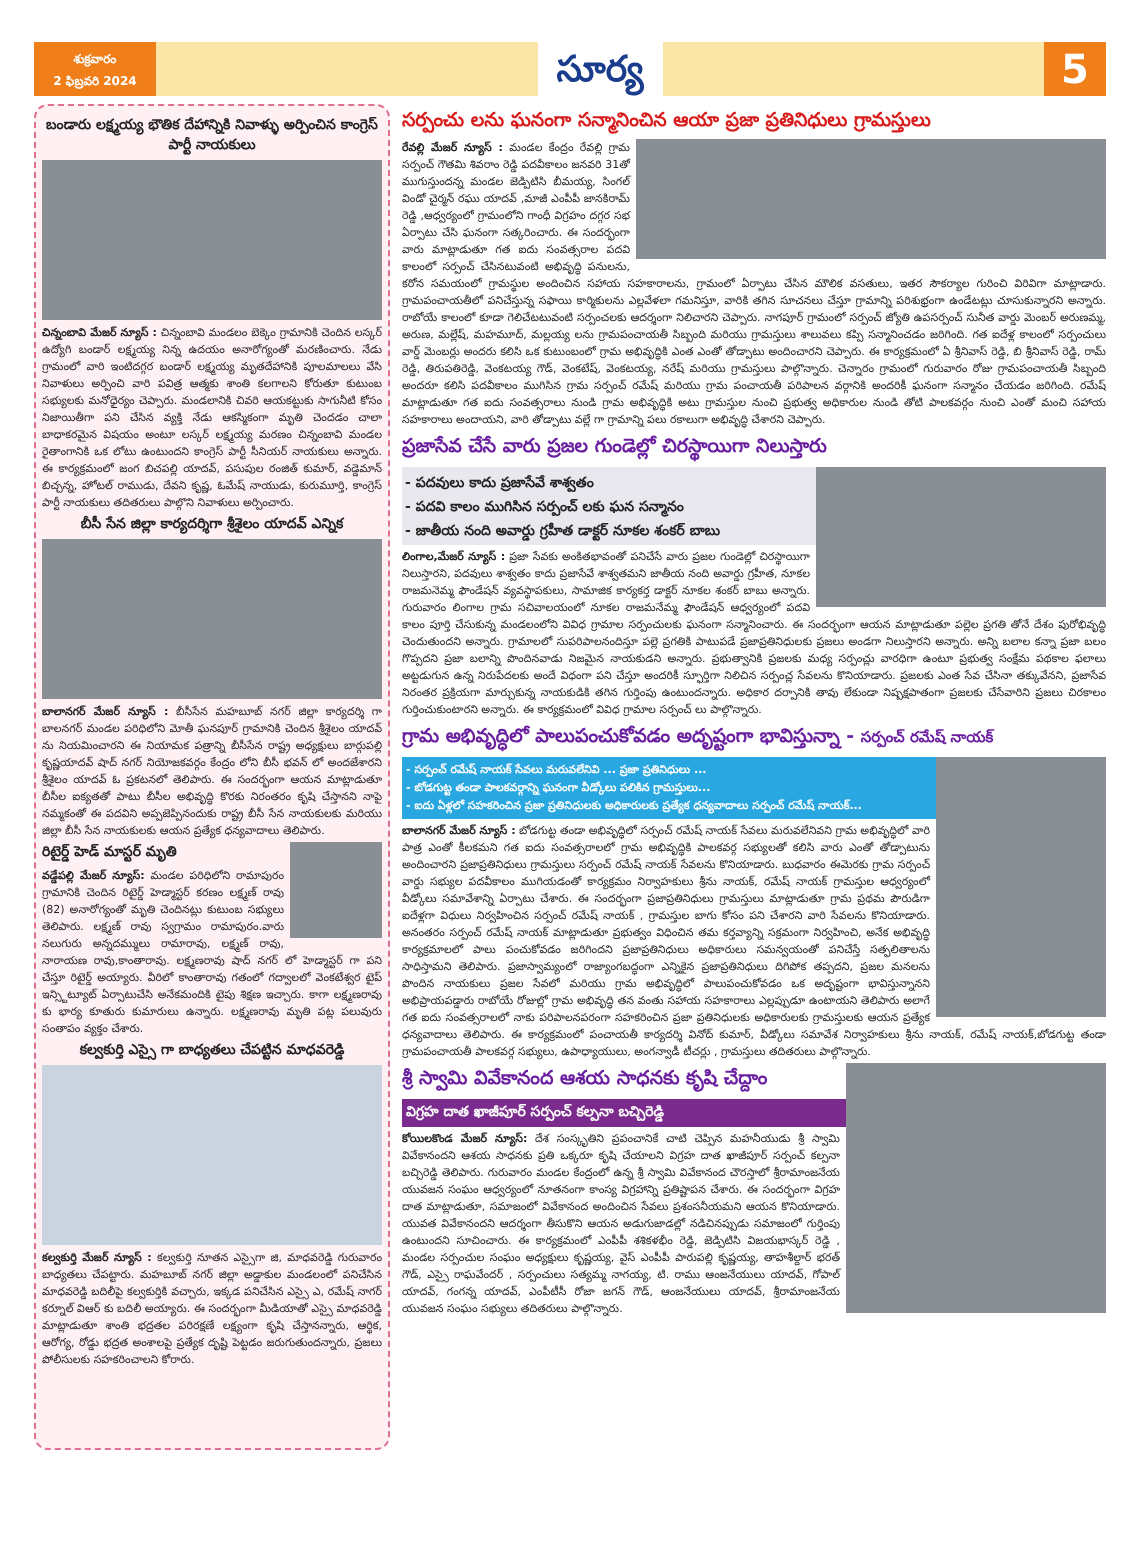శుక్రవారం
2 ఫిబ్రవరి 2024
సూర్య 5
బండారు లక్ష్మయ్య భౌతిక దేహాన్నికి నివాళ్ళు అర్పించిన కాంగ్రెస్ పార్టీ నాయకులు
చిన్నంబావి మేజర్ న్యూస్ : చిన్నంబావి మండలం బెక్కెం గ్రామానికి చెందిన లస్కర్ ఉద్యోగి బండార్ లక్ష్మయ్య నిన్న ఉదయం అనారోగ్యంతో మరణించారు. నేడు గ్రామంలో వారి ఇంటిదగ్గర బండార్ లక్ష్మయ్య మృతదేహానికి పూలమాలలు వేసి నివాళులు అర్పించి వారి పవిత్ర ఆత్మకు శాంతి కలగాలని కోరుతూ కుటుంబ సభ్యులకు మనోధైర్యం చెప్పారు. మండలానికి చివరి ఆయకట్టుకు సాగునీటి కోసం నిజాయితీగా పని చేసిన వ్యక్తి నేడు ఆకస్మికంగా మృతి చెందడం చాలా బాధాకరమైన విషయం అంటూ లస్కర్ లక్ష్మయ్య మరణం చిన్నంబావి మండల రైతాంగానికి ఒక లోటు ఉంటుందని కాంగ్రెస్ పార్టీ సీనియర్ నాయకులు అన్నారు. ఈ కార్యక్రమంలో జంగ బిచపల్లి యాదవ్, పసుపుల రంజిత్ కుమార్, వడ్డెమాన్ బిచ్చన్న, హోటల్ రాముడు, దేవని కృష్ణ, ఓమేష్ నాయుడు, కురుమూర్తి, కాంగ్రెస్ పార్టీ నాయకులు తదితరులు పాల్గొని నివాళులు అర్పించారు.
బీసీ సేన జిల్లా కార్యదర్శిగా శ్రీశైలం యాదవ్ ఎన్నిక
బాలానగర్ మేజర్ న్యూస్ : బీసీసేన మహబూబ్ నగర్ జిల్లా కార్యదర్శి గా బాలనగర్ మండల పరిధిలోని మోతీ ఘనపూర్ గ్రామానికి చెందిన శ్రీశైలం యాదవ్ ను నియమించారని ఈ నియామక పత్రాన్ని బీసీసేన రాష్ట్ర అధ్యక్షులు బార్గుపల్లి కృష్ణయాదవ్ షాద్ నగర్ నియోజకవర్గం కేంద్రం లోని బీసీ భవన్ లో అందజేశారని శ్రీశైలం యాదవ్ ఓ ప్రకటనలో తెలిపారు. ఈ సందర్భంగా ఆయన మాట్లాడుతూ బీసీల ఐక్యతతో పాటు బీసీల అభివృద్ధి కొరకు నిరంతరం కృషి చేస్తానని నాపై నమ్మకంతో ఈ పదవిని అప్పజెప్పినందుకు రాష్ట్ర బీసీ సేన నాయకులకు మరియు జిల్లా బీసీ సేన నాయకులకు ఆయన ప్రత్యేక ధన్యవాదాలు తెలిపారు.
రిటైర్డ్ హెడ్ మాస్టర్ మృతి
వడ్డేపల్లి మేజర్ న్యూస్: మండల పరిధిలోని రామాపురం గ్రామానికి చెందిన రిటైర్డ్ హెడ్మాస్టర్ కరణం లక్ష్మణ్ రావు (82) అనారోగ్యంతో మృతి చెందినట్లు కుటుంబ సభ్యులు తెలిపారు. లక్ష్మణ్ రావు స్వగ్రామం రామాపురం.వారు నలుగురు అన్నదమ్ములు రామారావు, లక్ష్మణ్ రావు, నారాయణ రావు,కాంతారావు. లక్ష్మణరావు షాద్ నగర్ లో హెడ్మాస్టర్ గా పని చేస్తూ రిటైర్డ్ అయ్యారు. వీరిలో కాంతారావు గతంలో గద్వాలలో వెంకటేశ్వర టైప్ ఇన్స్టిట్యూట్ ఏర్పాటుచేసి అనేకమందికి టైపు శిక్షణ ఇచ్చారు. కాగా లక్ష్మణరావు కు భార్య కూతురు కుమారులు ఉన్నారు. లక్ష్మణరావు మృతి పట్ల పలువురు సంతాపం వ్యక్తం చేశారు.
కల్వకుర్తి ఎస్సై గా బాధ్యతలు చేపట్టిన మాధవరెడ్డి
కల్వకుర్తి మేజర్ న్యూస్ : కల్వకుర్తి నూతన ఎస్సైగా జి, మాధవరెడ్డి గురువారం బాధ్యతలు చేపట్టారు. మహబూబ్ నగర్ జిల్లా అడ్డాకుల మండలంలో పనిచేసిన మాధవరెడ్డి బదిలీపై కల్వకుర్తికి వచ్చారు, ఇక్కడ పనిచేసిన ఎస్సై ఎ, రమేష్ నాగర్ కర్నూల్ విఆర్ కు బదిలీ అయ్యారు. ఈ సందర్భంగా మీడియాతో ఎస్సై మాధవరెడ్డి మాట్లాడుతూ శాంతి భద్రతల పరిరక్షణే లక్ష్యంగా కృషి చేస్తానన్నారు, ఆర్థిక, ఆరోగ్య, రోడ్డు భద్రత అంశాలపై ప్రత్యేక దృష్టి పెట్టడం జరుగుతుందన్నారు, ప్రజలు పోలీసులకు సహకరించాలని కోరారు.
సర్పంచు లను ఘనంగా సన్మానించిన ఆయా ప్రజా ప్రతినిధులు గ్రామస్తులు
రేవల్లి మేజర్ న్యూస్ : మండల కేంద్రం రేవల్లి గ్రామ సర్పంచ్ గౌతమి శివరాం రెడ్డి పదవీకాలం జనవరి 31తో ముగుస్తుందన్న మండల జెడ్పిటిసి బీమయ్య, సింగల్ విండో చైర్మన్ రఘు యాదవ్ ,మాజీ ఎంపీపీ జానకిరామ్ రెడ్డి ,ఆధ్వర్యంలో గ్రామంలోని గాంధీ విగ్రహం దగ్గర సభ ఏర్పాటు చేసి ఘనంగా సత్కరించారు. ఈ సందర్భంగా వారు మాట్లాడుతూ గత ఐదు సంవత్సరాల పదవి కాలంలో సర్పంచ్ చేసినటువంటి అభివృద్ధి పనులను, కరోన సమయంలో గ్రామస్థుల అందించిన సహాయ సహకారాలను, గ్రామంలో ఏర్పాటు చేసిన మౌలిక వసతులు, ఇతర సౌకర్యాల గురించి విరివిగా మాట్లాడారు. గ్రామపంచాయతీలో పనిచేస్తున్న సఫాయి కార్మికులను ఎల్లవేళలా గమనిస్తూ, వారికి తగిన సూచనలు చేస్తూ గ్రామాన్ని పరిశుభ్రంగా ఉండేటట్లు చూసుకున్నారని అన్నారు. రాబోయే కాలంలో కూడా గెలిచేటటువంటి సర్పంచలకు ఆదర్శంగా నిలిచారని చెప్పారు. నాగపూర్ గ్రామంలో సర్పంచ్ జ్యోతి ఉపసర్పంచ్ సునీత వార్డు మెంబర్ అరుణమ్మ, అరుణ, మల్లేష్, మహమూద్, మల్లయ్య లను గ్రామపంచాయతీ సిబ్బంది మరియు గ్రామస్తులు శాలువలు కప్పి సన్మానించడం జరిగింది. గత ఐదేళ్ల కాలంలో సర్పంచులు వార్డ్ మెంబర్లు అందరు కలిసి ఒక కుటుంబంలో గ్రామ అభివృద్ధికి ఎంత ఎంతో తోడ్పాటు అందించారని చెప్పారు. ఈ కార్యక్రమంలో ఏ శ్రీనివాస్ రెడ్డి, బి శ్రీనివాస్ రెడ్డి, రామ్ రెడ్డి, తిరుపతిరెడ్డి, వెంకటయ్య గౌడ్, వెంకటేష్, వెంకటయ్య, నరేష్ మరియు గ్రామస్తులు పాల్గొన్నారు. చెన్నారం గ్రామంలో గురువారం రోజు గ్రామపంచాయతీ సిబ్బంది అందరూ కలిసి పదవీకాలం ముగిసిన గ్రామ సర్పంచ్ రమేష్ మరియు గ్రామ పంచాయతీ పరిపాలన వర్గానికి అందరికీ ఘనంగా సన్మానం చేయడం జరిగింది. రమేష్ మాట్లాడుతూ గత ఐదు సంవత్సరాలు నుండి గ్రామ అభివృద్ధికి అటు గ్రామస్తుల నుంచి ప్రభుత్వ అధికారుల నుండి తోటి పాలకవర్గం నుంచి ఎంతో మంచి సహాయ సహకారాలు అందాయని, వారి తోడ్పాటు వల్లే గా గ్రామాన్ని పలు రకాలుగా అభివృద్ధి చేశారని చెప్పారు.
ప్రజాసేవ చేసే వారు ప్రజల గుండెల్లో చిరస్థాయిగా నిలుస్తారు
- పదవులు కాదు ప్రజాసేవే శాశ్వతం
- పదవి కాలం ముగిసిన సర్పంచ్ లకు ఘన సన్మానం
- జాతీయ నంది అవార్డు గ్రహీత డాక్టర్ నూకల శంకర్ బాబు
లింగాల,మేజర్ న్యూస్ : ప్రజా సేవకు అంకితభావంతో పనిచేసే వారు ప్రజల గుండెల్లో చిరస్థాయిగా నిలుస్తారని, పదవులు శాశ్వతం కాదు ప్రజాసేవే శాశ్వతమని జాతీయ నంది అవార్డు గ్రహీత, నూకల రాజమనెమ్మ ఫౌండేషన్ వ్యవస్థాపకులు, సామాజిక కార్యకర్త డాక్టర్ నూకల శంకర్ బాబు అన్నారు. గురువారం లింగాల గ్రామ సచివాలయంలో నూకల రాజమనేమ్మ ఫౌండేషన్ ఆధ్వర్యంలో పదవి కాలం పూర్తి చేసుకున్న మండలంలోని వివిధ గ్రామాల సర్పంచులకు ఘనంగా సన్మానించారు. ఈ సందర్భంగా ఆయన మాట్లాడుతూ పల్లెల ప్రగతి తోనే దేశం పురోభివృద్ధి చెందుతుందని అన్నారు. గ్రామాలలో సుపరిపాలనందిస్తూ పల్లె ప్రగతికి పాటుపడే ప్రజాప్రతినిధులకు ప్రజలు అండగా నిలుస్తారని అన్నారు. అన్ని బలాల కన్నా ప్రజా బలం గొప్పదని ప్రజా బలాన్ని పొందినవాడు నిజమైన నాయకుడని అన్నారు. ప్రభుత్వానికి ప్రజలకు మధ్య సర్పంచ్లు వారధిగా ఉంటూ ప్రభుత్వ సంక్షేమ పథకాల ఫలాలు అట్టడుగున ఉన్న నిరుపేదలకు అందే విధంగా పని చేస్తూ అందరికీ స్ఫూర్తిగా నిలిచిన సర్పంచ్ల సేవలను కొనియాడారు. ప్రజలకు ఎంత సేవ చేసినా తక్కువేనని, ప్రజాసేవ నిరంతర ప్రక్రియగా మార్చుకున్న నాయకుడికి తగిన గుర్తింపు ఉంటుందన్నారు. అధికార దర్పానికి తావు లేకుండా నిష్పక్షపాతంగా ప్రజలకు చేసేవారిని ప్రజలు చిరకాలం గుర్తించుకుంటారని అన్నారు. ఈ కార్యక్రమంలో వివిధ గ్రామాల సర్పంచ్ లు పాల్గొన్నారు.
గ్రామ అభివృద్ధిలో పాలుపంచుకోవడం అదృష్టంగా భావిస్తున్నా - సర్పంచ్ రమేష్ నాయక్
- సర్పంచ్ రమేష్ నాయక్ సేవలు మరువలేనివి ... ప్రజా ప్రతినిధులు ...
- బోడగుట్ట తండా పాలకవర్గాన్ని ఘనంగా వీడ్కోలు పలికిన గ్రామస్తులు...
- ఐదు ఏళ్లలో సహకరించిన ప్రజా ప్రతినిధులకు అధికారులకు ప్రత్యేక ధన్యవాదాలు సర్పంచ్ రమేష్ నాయక్...
బాలానగర్ మేజర్ న్యూస్ : బోడగుట్ట తండా అభివృద్ధిలో సర్పంచ్ రమేష్ నాయక్ సేవలు మరువలేనివని గ్రామ అభివృద్ధిలో వారి పాత్ర ఎంతో కీలకమని గత ఐదు సంవత్సరాలలో గ్రామ అభివృద్ధికి పాలకవర్గ సభ్యులతో కలిసి వారు ఎంతో తోడ్పాటును అందించారని ప్రజాప్రతినిధులు గ్రామస్తులు సర్పంచ్ రమేష్ నాయక్ సేవలను కొనియాడారు. బుధవారం ఈమెరకు గ్రామ సర్పంచ్ వార్డు సభ్యుల పదవీకాలం ముగియడంతో కార్యక్రమం నిర్వాహకులు శ్రీను నాయక్, రమేష్ నాయక్ గ్రామస్తుల ఆధ్వర్యంలో వీడ్కోలు సమావేశాన్ని ఏర్పాటు చేశారు. ఈ సందర్భంగా ప్రజాప్రతినిధులు గ్రామస్తులు మాట్లాడుతూ గ్రామ ప్రథమ పౌరుడిగా ఐదేళ్లగా విధులు నిర్వహించిన సర్పంచ్ రమేష్ నాయక్ , గ్రామస్తుల బాగు కోసం పని చేశారని వారి సేవలను కొనియాడారు. అనంతరం సర్పంచ్ రమేష్ నాయక్ మాట్లాడుతూ ప్రభుత్వం విధించిన తమ కర్తవ్యాన్ని సక్రమంగా నిర్వహించి, అనేక అభివృద్ధి కార్యక్రమాలలో పాలు పంచుకోవడం జరిగిందని ప్రజాప్రతినిధులు అధికారులు సమన్వయంతో పనిచేస్తే సత్ఫలితాలను సాధిస్తామని తెలిపారు. ప్రజాస్వామ్యంలో రాజ్యాంగబద్ధంగా ఎన్నికైన ప్రజాప్రతినిధులు దిగిపోక తప్పదని, ప్రజల మనలను పొందిన నాయకులు ప్రజల సేవలో మరియు గ్రామ అభివృద్ధిలో పాలుపంచుకోవడం ఒక అదృష్టంగా భావిస్తున్నానని అభిప్రాయపడ్డారు రాబోయే రోజుల్లో గ్రామ అభివృద్ధి తన వంతు సహాయ సహకారాలు ఎల్లప్పుడూ ఉంటాయని తెలిపారు అలాగే గత ఐదు సంవత్సరాలలో నాకు పరిపాలనపరంగా సహకరించిన ప్రజా ప్రతినిధులకు అధికారులకు గ్రామస్తులకు ఆయన ప్రత్యేక ధన్యవాదాలు తెలిపారు. ఈ కార్యక్రమంలో పంచాయతీ కార్యదర్శి వినోద్ కుమార్, వీడ్కోలు సమావేశ నిర్వాహకులు శ్రీను నాయక్, రమేష్ నాయక్,బోడగుట్ట తండా గ్రామపంచాయతీ పాలకవర్గ సభ్యులు, ఉపాధ్యాయులు, అంగన్వాడీ టీచర్లు , గ్రామస్తులు తదితరులు పాల్గొన్నారు.
శ్రీ స్వామి వివేకానంద ఆశయ సాధనకు కృషి చేద్దాం
విగ్రహ దాత ఖాజీపూర్ సర్పంచ్ కల్పనా బచ్చిరెడ్డి
కోయిలకొండ మేజర్ న్యూస్: దేశ సంస్కృతిని ప్రపంచానికే చాటి చెప్పిన మహనీయుడు శ్రీ స్వామి వివేకానందని ఆశయ సాధనకు ప్రతి ఒక్కరూ కృషి చేయాలని విగ్రహ దాత ఖాజీపూర్ సర్పంచ్ కల్పనా బచ్చిరెడ్డి తెలిపారు. గురువారం మండల కేంద్రంలో ఉన్న శ్రీ స్వామి వివేకానంద చౌరస్తాలో శ్రీరామాంజనేయ యువజన సంఘం ఆధ్వర్యంలో నూతనంగా కాంస్య విగ్రహాన్ని ప్రతిష్టాపన చేశారు. ఈ సందర్భంగా విగ్రహ దాత మాట్లాడుతూ, సమాజంలో వివేకానంద అందించిన సేవలు ప్రశంసనీయమని ఆయన కొనియాడారు. యువత వివేకానందని ఆదర్శంగా తీసుకొని ఆయన అడుగుజాడల్లో నడిచినప్పుడు సమాజంలో గుర్తింపు ఉంటుందని సూచించారు. ఈ కార్యక్రమంలో ఎంపీపీ శశికళభీం రెడ్డి, జెడ్పిటిసి విజయభాస్కర్ రెడ్డి , మండల సర్పంచుల సంఘం అధ్యక్షులు కృష్ణయ్య, వైస్ ఎంపీపీ పారుపల్లి కృష్ణయ్య, తాహశీల్దార్ భరత్ గౌడ్, ఎస్సై రాఘవేందర్ , సర్పంచులు సత్యమ్మ నాగయ్య, టి. రాము ఆంజనేయులు యాదవ్, గోపాల్ యాదవ్, గంగన్న యాదవ్, ఎంపీటీసీ రోజా జగన్ గౌడ్, ఆంజనేయులు యాదవ్, శ్రీరామాంజనేయ యువజన సంఘం సభ్యులు తదితరులు పాల్గొన్నారు.